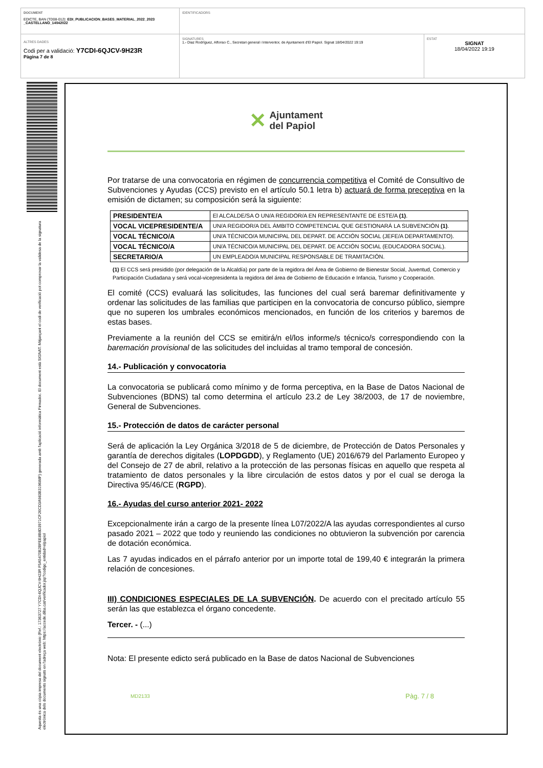DOCUMENT
EDICTE, BAN (TD08-012): EDI_PUBLICACION_BASES_MATERIAL_2022_2023 _CASTELLANO_14042022
IDENTIFICADORS
ALTRES DADES
Codi per a validació: Y7CDI-6QJCV-9H23R
Pàgina 7 de 8
SIGNATURES
1.- Diaz Rodríguez, Alfonso C., Secretari general i Interventor, de Ajuntament d'El Papiol. Signat 18/04/2022 19:19
ESTAT
SIGNAT
18/04/2022 19:19
Aquesta és una còpia impresa del document electrònic (Ref.: 17363727 Y7CDI-6QJCV-9H23R F5A5470B2BFEE8B8D3971CF26CD3A983B319688F) generada amb l'aplicació informàtica Firmadoc. El document està SIGNAT. Mitjançant el codi de verificació pot comprovar la validesa de la signatura electrònica dels documents signats en l'adreça web: https://accede.diba.cat/verificador.jsp?codigo_entidad=elpapiol
✕ Ajuntament
del Papiol
Por tratarse de una convocatoria en régimen de concurrencia competitiva el Comité de Consultivo de Subvenciones y Ayudas (CCS) previsto en el artículo 50.1 letra b) actuará de forma preceptiva en la emisión de dictamen; su composición será la siguiente:
| PRESIDENTE/A | El ALCALDE/SA O UN/A REGIDOR/A EN REPRESENTANTE DE ESTE/A (1) . |
| VOCAL VICEPRESIDENTE/A | UN/A REGIDOR/A DEL ÁMBITO COMPETENCIAL QUE GESTIONARÁ LA SUBVENCIÓN (1) . |
| VOCAL TÉCNICO/A | UN/A TÉCNICO/A MUNICIPAL DEL DEPART. DE ACCIÓN SOCIAL (JEFE/A DEPARTAMENTO). |
| VOCAL TÉCNICO/A | UN/A TÉCNICO/A MUNICIPAL DEL DEPART. DE ACCIÓN SOCIAL (EDUCADORA SOCIAL). |
| SECRETARIO/A | UN EMPLEADO/A MUNICIPAL RESPONSABLE DE TRAMITACIÓN. |
(1) El CCS será presidido (por delegación de la Alcaldía) por parte de la regidora del Área de Gobierno de Bienestar Social, Juventud, Comercio y Participación Ciudadana y será vocal-vicepresidenta la regidora del área de Gobierno de Educación e Infancia, Turismo y Cooperación.
El comité (CCS) evaluará las solicitudes, las funciones del cual será baremar definitivamente y ordenar las solicitudes de las familias que participen en la convocatoria de concurso público, siempre que no superen los umbrales económicos mencionados, en función de los criterios y baremos de estas bases.
Previamente a la reunión del CCS se emitirá/n el/los informe/s técnico/s correspondiendo con la baremación provisional de las solicitudes del incluidas al tramo temporal de concesión.
14.- Publicación y convocatoria
La convocatoria se publicará como mínimo y de forma perceptiva, en la Base de Datos Nacional de Subvenciones (BDNS) tal como determina el artículo 23.2 de Ley 38/2003, de 17 de noviembre, General de Subvenciones.
15.- Protección de datos de carácter personal
Será de aplicación la Ley Orgánica 3/2018 de 5 de diciembre, de Protección de Datos Personales y garantía de derechos digitales (LOPDGDD), y Reglamento (UE) 2016/679 del Parlamento Europeo y del Consejo de 27 de abril, relativo a la protección de las personas físicas en aquello que respeta al tratamiento de datos personales y la libre circulación de estos datos y por el cual se deroga la Directiva 95/46/CE (RGPD).
16.- Ayudas del curso anterior 2021- 2022
Excepcionalmente irán a cargo de la presente línea L07/2022/A las ayudas correspondientes al curso pasado 2021 – 2022 que todo y reuniendo las condiciones no obtuvieron la subvención por carencia de dotación económica.
Las 7 ayudas indicados en el párrafo anterior por un importe total de 199,40 € integrarán la primera relación de concesiones.
III) CONDICIONES ESPECIALES DE LA SUBVENCIÓN. De acuerdo con el precitado artículo 55 serán las que establezca el órgano concedente.
Tercer. - (...)
Nota: El presente edicto será publicado en la Base de datos Nacional de Subvenciones
MD2133 Pàg. 7 / 8